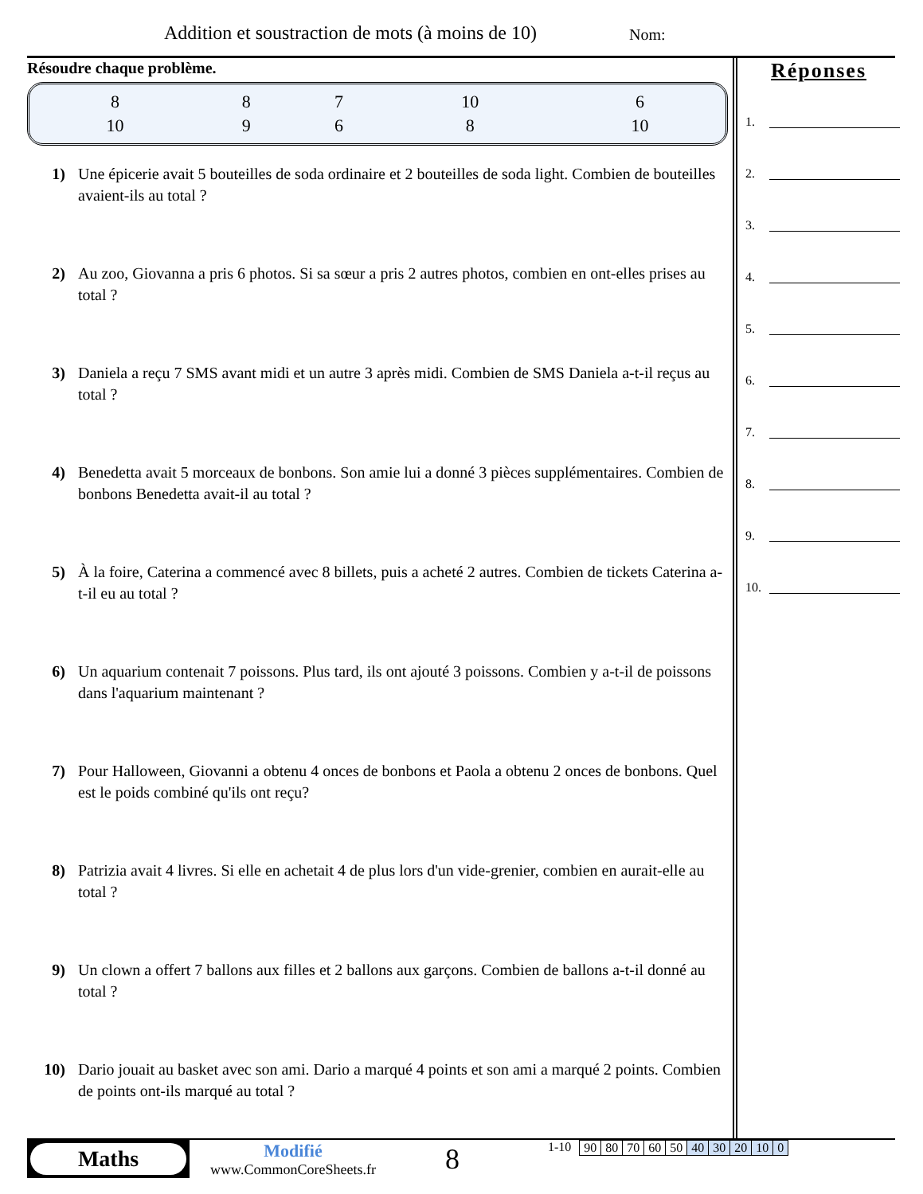Addition et soustraction de mots (à moins de 10)
Nom:
Résoudre chaque problème.
| 8 | 8 | 7 | 10 | 6 |
| 10 | 9 | 6 | 8 | 10 |
1) Une épicerie avait 5 bouteilles de soda ordinaire et 2 bouteilles de soda light. Combien de bouteilles avaient-ils au total ?
2) Au zoo, Giovanna a pris 6 photos. Si sa sœur a pris 2 autres photos, combien en ont-elles prises au total ?
3) Daniela a reçu 7 SMS avant midi et un autre 3 après midi. Combien de SMS Daniela a-t-il reçus au total ?
4) Benedetta avait 5 morceaux de bonbons. Son amie lui a donné 3 pièces supplémentaires. Combien de bonbons Benedetta avait-il au total ?
5) À la foire, Caterina a commencé avec 8 billets, puis a acheté 2 autres. Combien de tickets Caterina a-t-il eu au total ?
6) Un aquarium contenait 7 poissons. Plus tard, ils ont ajouté 3 poissons. Combien y a-t-il de poissons dans l'aquarium maintenant ?
7) Pour Halloween, Giovanni a obtenu 4 onces de bonbons et Paola a obtenu 2 onces de bonbons. Quel est le poids combiné qu'ils ont reçu?
8) Patrizia avait 4 livres. Si elle en achetait 4 de plus lors d'un vide-grenier, combien en aurait-elle au total ?
9) Un clown a offert 7 ballons aux filles et 2 ballons aux garçons. Combien de ballons a-t-il donné au total ?
10) Dario jouait au basket avec son ami. Dario a marqué 4 points et son ami a marqué 2 points. Combien de points ont-ils marqué au total ?
Réponses
1.
2.
3.
4.
5.
6.
7.
8.
9.
10.
Maths
Modifié
www.CommonCoreSheets.fr
8
1-10
| 90 | 80 | 70 | 60 | 50 | 40 | 30 | 20 | 10 | 0 |